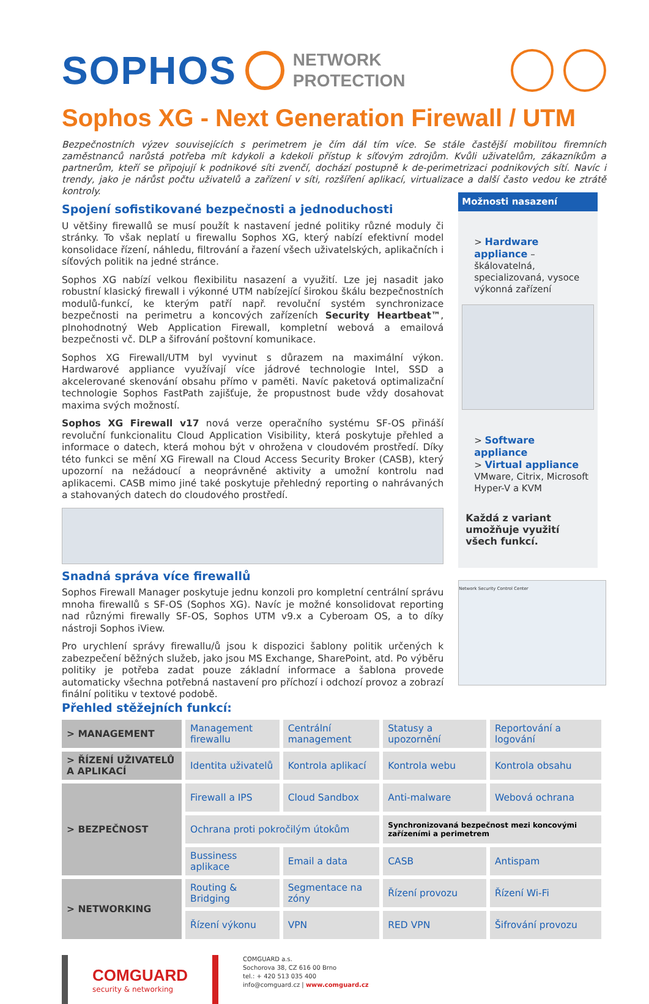SOPHOS
NETWORK
PROTECTION
Sophos XG - Next Generation Firewall / UTM
Bezpečnostních výzev souvisejících s perimetrem je čím dál tím více. Se stále častější mobilitou firemních zaměstnanců narůstá potřeba mít kdykoli a kdekoli přístup k síťovým zdrojům. Kvůli uživatelům, zákazníkům a partnerům, kteří se připojují k podnikové síti zvenčí, dochází postupně k de-perimetrizaci podnikových sítí. Navíc i trendy, jako je nárůst počtu uživatelů a zařízení v síti, rozšíření aplikací, virtualizace a další často vedou ke ztrátě kontroly.
Spojení sofistikované bezpečnosti a jednoduchosti
U většiny firewallů se musí použít k nastavení jedné politiky různé moduly či stránky. To však neplatí u firewallu Sophos XG, který nabízí efektivní model konsolidace řízení, náhledu, filtrování a řazení všech uživatelských, aplikačních i síťových politik na jedné stránce.
Sophos XG nabízí velkou flexibilitu nasazení a využití. Lze jej nasadit jako robustní klasický firewall i výkonné UTM nabízející širokou škálu bezpečnostních modulů-funkcí, ke kterým patří např. revoluční systém synchronizace bezpečnosti na perimetru a koncových zařízeních Security Heartbeat™, plnohodnotný Web Application Firewall, kompletní webová a emailová bezpečnosti vč. DLP a šifrování poštovní komunikace.
Sophos XG Firewall/UTM byl vyvinut s důrazem na maximální výkon. Hardwarové appliance využívají více jádrové technologie Intel, SSD a akcelerované skenování obsahu přímo v paměti. Navíc paketová optimalizační technologie Sophos FastPath zajišťuje, že propustnost bude vždy dosahovat maxima svých možností.
Sophos XG Firewall v17 nová verze operačního systému SF-OS přináší revoluční funkcionalitu Cloud Application Visibility, která poskytuje přehled a informace o datech, která mohou být v ohrožena v cloudovém prostředí. Díky této funkci se mění XG Firewall na Cloud Access Security Broker (CASB), který upozorní na nežádoucí a neoprávněné aktivity a umožní kontrolu nad aplikacemi. CASB mimo jiné také poskytuje přehledný reporting o nahrávaných a stahovaných datech do cloudového prostředí.
Snadná správa více firewallů
Sophos Firewall Manager poskytuje jednu konzoli pro kompletní centrální správu mnoha firewallů s SF-OS (Sophos XG). Navíc je možné konsolidovat reporting nad různými firewally SF-OS, Sophos UTM v9.x a Cyberoam OS, a to díky nástroji Sophos iView.
Pro urychlení správy firewallu/ů jsou k dispozici šablony politik určených k zabezpečení běžných služeb, jako jsou MS Exchange, SharePoint, atd. Po výběru politiky je potřeba zadat pouze základní informace a šablona provede automaticky všechna potřebná nastavení pro příchozí i odchozí provoz a zobrazí finální politiku v textové podobě.
Přehled stěžejních funkcí:
Možnosti nasazení
> Hardware appliance – škálovatelná, specializovaná, vysoce výkonná zařízení
> Software appliance
> Virtual appliance
VMware, Citrix, Microsoft Hyper-V a KVM
Každá z variant umožňuje využití všech funkcí.
Network Security Control Center
| > MANAGEMENT | Management firewallu | Centrální management | Statusy a upozornění | Reportování a logování |
| > ŘÍZENÍ UŽIVATELŮ A APLIKACÍ | Identita uživatelů | Kontrola aplikací | Kontrola webu | Kontrola obsahu |
| > BEZPEČNOST | Firewall a IPS | Cloud Sandbox | Anti-malware | Webová ochrana |
| | Ochrana proti pokročilým útokům | | Synchronizovaná bezpečnost mezi koncovými zařízeními a perimetrem | |
| | Bussiness aplikace | Email a data | CASB | Antispam |
| > NETWORKING | Routing & Bridging | Segmentace na zóny | Řízení provozu | Řízení Wi-Fi |
| | Řízení výkonu | VPN | RED VPN | Šifrování provozu |
COMGUARD
security & networking
COMGUARD a.s.
Sochorova 38, CZ 616 00 Brno
tel.: + 420 513 035 400
info@comguard.cz | www.comguard.cz